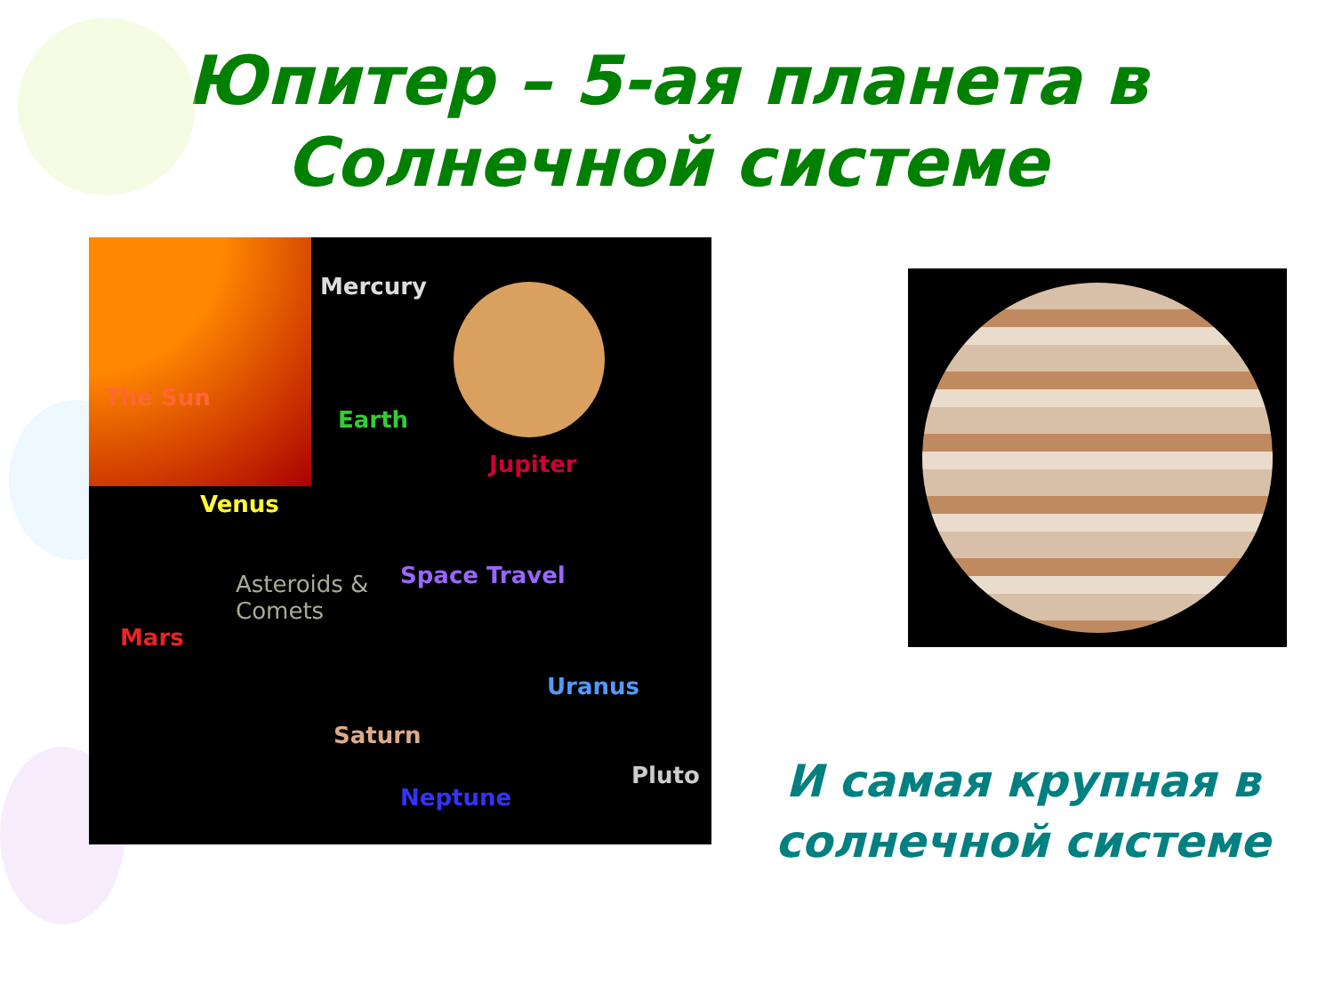Юпитер – 5-ая планета в
Солнечной системе
Mercury
The Sun
Earth
Jupiter
Venus
Space Travel Asteroids &
Comets
Mars
Uranus
Saturn
Pluto
Neptune
И самая крупная в солнечной системе